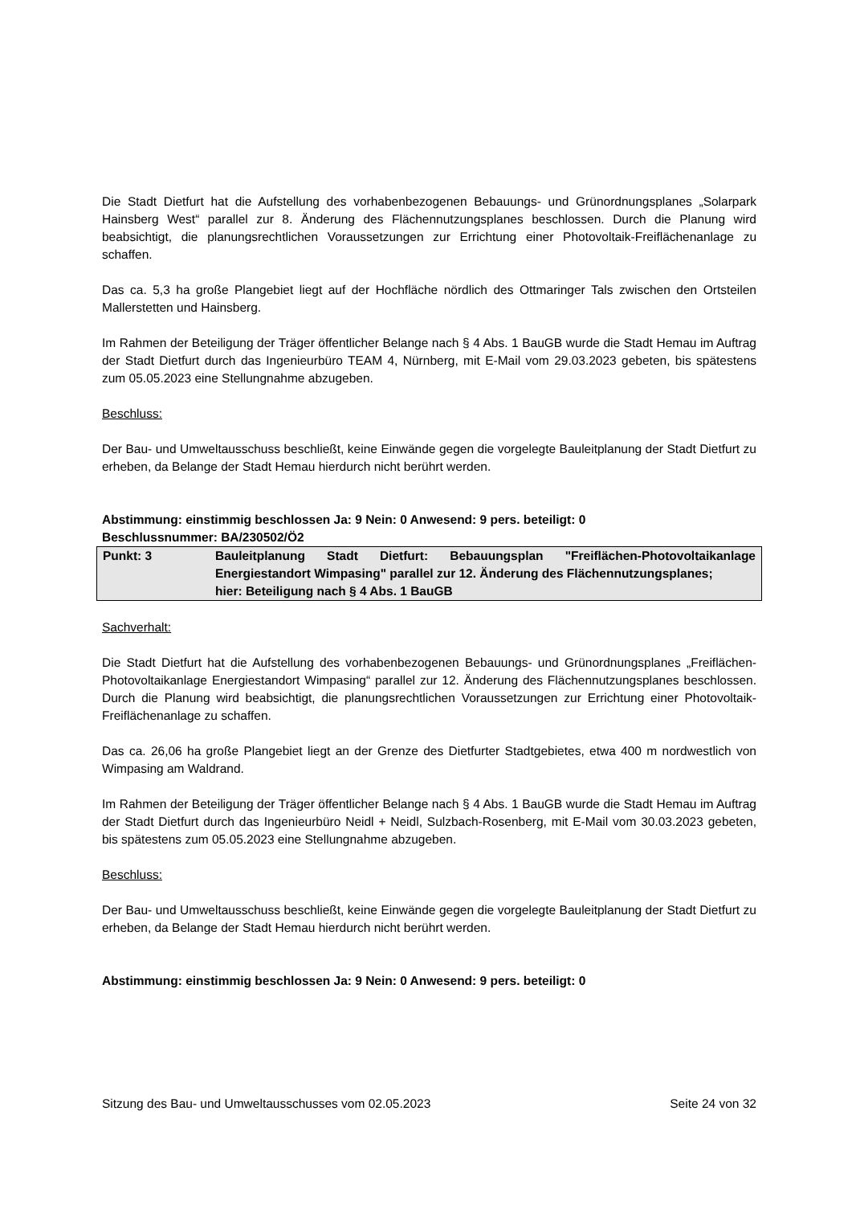Die Stadt Dietfurt hat die Aufstellung des vorhabenbezogenen Bebauungs- und Grünordnungsplanes „Solarpark Hainsberg West“ parallel zur 8. Änderung des Flächennutzungsplanes beschlossen. Durch die Planung wird beabsichtigt, die planungsrechtlichen Voraussetzungen zur Errichtung einer Photovoltaik-Freiflächenanlage zu schaffen.
Das ca. 5,3 ha große Plangebiet liegt auf der Hochfläche nördlich des Ottmaringer Tals zwischen den Ortsteilen Mallerstetten und Hainsberg.
Im Rahmen der Beteiligung der Träger öffentlicher Belange nach § 4 Abs. 1 BauGB wurde die Stadt Hemau im Auftrag der Stadt Dietfurt durch das Ingenieurbüro TEAM 4, Nürnberg, mit E-Mail vom 29.03.2023 gebeten, bis spätestens zum 05.05.2023 eine Stellungnahme abzugeben.
Beschluss:
Der Bau- und Umweltausschuss beschließt, keine Einwände gegen die vorgelegte Bauleitplanung der Stadt Dietfurt zu erheben, da Belange der Stadt Hemau hierdurch nicht berührt werden.
Abstimmung: einstimmig beschlossen Ja: 9 Nein: 0 Anwesend: 9 pers. beteiligt: 0
Beschlussnummer: BA/230502/Ö2
Punkt: 3 Bauleitplanung Stadt Dietfurt: Bebauungsplan "Freiflächen-Photovoltaikanlage Energiestandort Wimpasing" parallel zur 12. Änderung des Flächennutzungsplanes;
hier: Beteiligung nach § 4 Abs. 1 BauGB
Sachverhalt:
Die Stadt Dietfurt hat die Aufstellung des vorhabenbezogenen Bebauungs- und Grünordnungsplanes „Freiflächen-Photovoltaikanlage Energiestandort Wimpasing“ parallel zur 12. Änderung des Flächennutzungsplanes beschlossen. Durch die Planung wird beabsichtigt, die planungsrechtlichen Voraussetzungen zur Errichtung einer Photovoltaik-Freiflächenanlage zu schaffen.
Das ca. 26,06 ha große Plangebiet liegt an der Grenze des Dietfurter Stadtgebietes, etwa 400 m nordwestlich von Wimpasing am Waldrand.
Im Rahmen der Beteiligung der Träger öffentlicher Belange nach § 4 Abs. 1 BauGB wurde die Stadt Hemau im Auftrag der Stadt Dietfurt durch das Ingenieurbüro Neidl + Neidl, Sulzbach-Rosenberg, mit E-Mail vom 30.03.2023 gebeten, bis spätestens zum 05.05.2023 eine Stellungnahme abzugeben.
Beschluss:
Der Bau- und Umweltausschuss beschließt, keine Einwände gegen die vorgelegte Bauleitplanung der Stadt Dietfurt zu erheben, da Belange der Stadt Hemau hierdurch nicht berührt werden.
Abstimmung: einstimmig beschlossen Ja: 9 Nein: 0 Anwesend: 9 pers. beteiligt: 0
Sitzung des Bau- und Umweltausschusses vom 02.05.2023 Seite 24 von 32